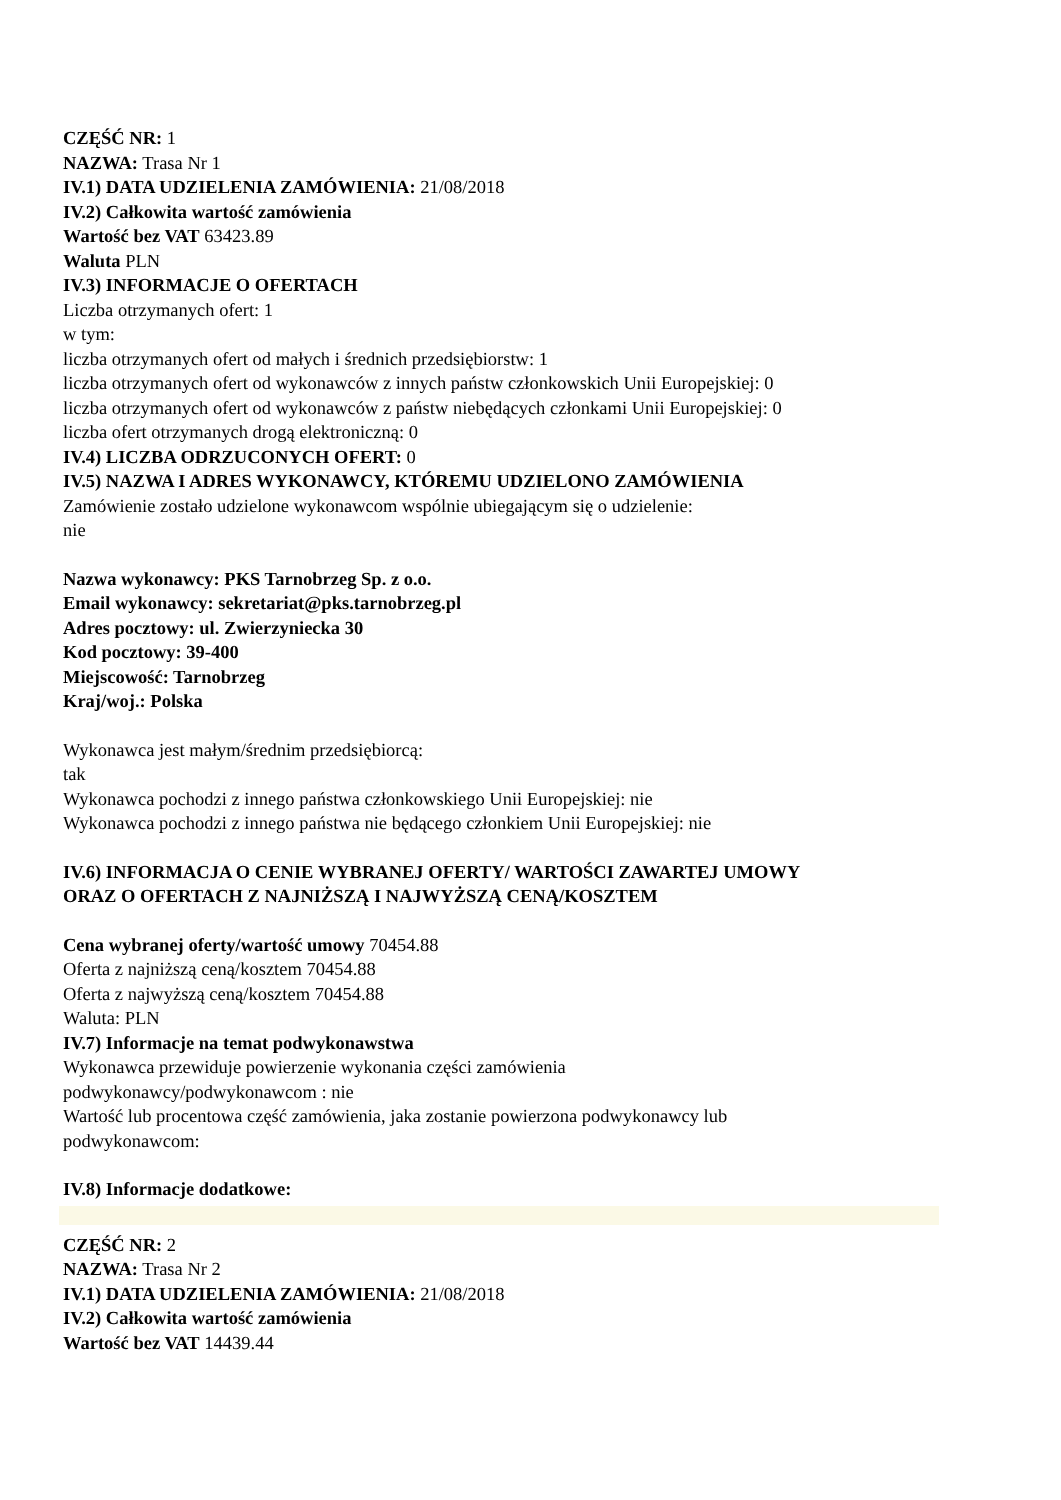CZĘŚĆ NR: 1
NAZWA: Trasa Nr 1
IV.1) DATA UDZIELENIA ZAMÓWIENIA: 21/08/2018
IV.2) Całkowita wartość zamówienia
Wartość bez VAT 63423.89
Waluta PLN
IV.3) INFORMACJE O OFERTACH
Liczba otrzymanych ofert: 1
w tym:
liczba otrzymanych ofert od małych i średnich przedsiębiorstw: 1
liczba otrzymanych ofert od wykonawców z innych państw członkowskich Unii Europejskiej: 0
liczba otrzymanych ofert od wykonawców z państw niebędących członkami Unii Europejskiej: 0
liczba ofert otrzymanych drogą elektroniczną: 0
IV.4) LICZBA ODRZUCONYCH OFERT: 0
IV.5) NAZWA I ADRES WYKONAWCY, KTÓREMU UDZIELONO ZAMÓWIENIA
Zamówienie zostało udzielone wykonawcom wspólnie ubiegającym się o udzielenie:
nie
Nazwa wykonawcy: PKS Tarnobrzeg Sp. z o.o.
Email wykonawcy: sekretariat@pks.tarnobrzeg.pl
Adres pocztowy: ul. Zwierzyniecka 30
Kod pocztowy: 39-400
Miejscowość: Tarnobrzeg
Kraj/woj.: Polska
Wykonawca jest małym/średnim przedsiębiorcą:
tak
Wykonawca pochodzi z innego państwa członkowskiego Unii Europejskiej: nie
Wykonawca pochodzi z innego państwa nie będącego członkiem Unii Europejskiej: nie
IV.6) INFORMACJA O CENIE WYBRANEJ OFERTY/ WARTOŚCI ZAWARTEJ UMOWY
ORAZ O OFERTACH Z NAJNIŻSZĄ I NAJWYŻSZĄ CENĄ/KOSZTEM
Cena wybranej oferty/wartość umowy 70454.88
Oferta z najniższą ceną/kosztem 70454.88
Oferta z najwyższą ceną/kosztem 70454.88
Waluta: PLN
IV.7) Informacje na temat podwykonawstwa
Wykonawca przewiduje powierzenie wykonania części zamówienia
podwykonawcy/podwykonawcom : nie
Wartość lub procentowa część zamówienia, jaka zostanie powierzona podwykonawcy lub
podwykonawcom:
IV.8) Informacje dodatkowe:
CZĘŚĆ NR: 2
NAZWA: Trasa Nr 2
IV.1) DATA UDZIELENIA ZAMÓWIENIA: 21/08/2018
IV.2) Całkowita wartość zamówienia
Wartość bez VAT 14439.44